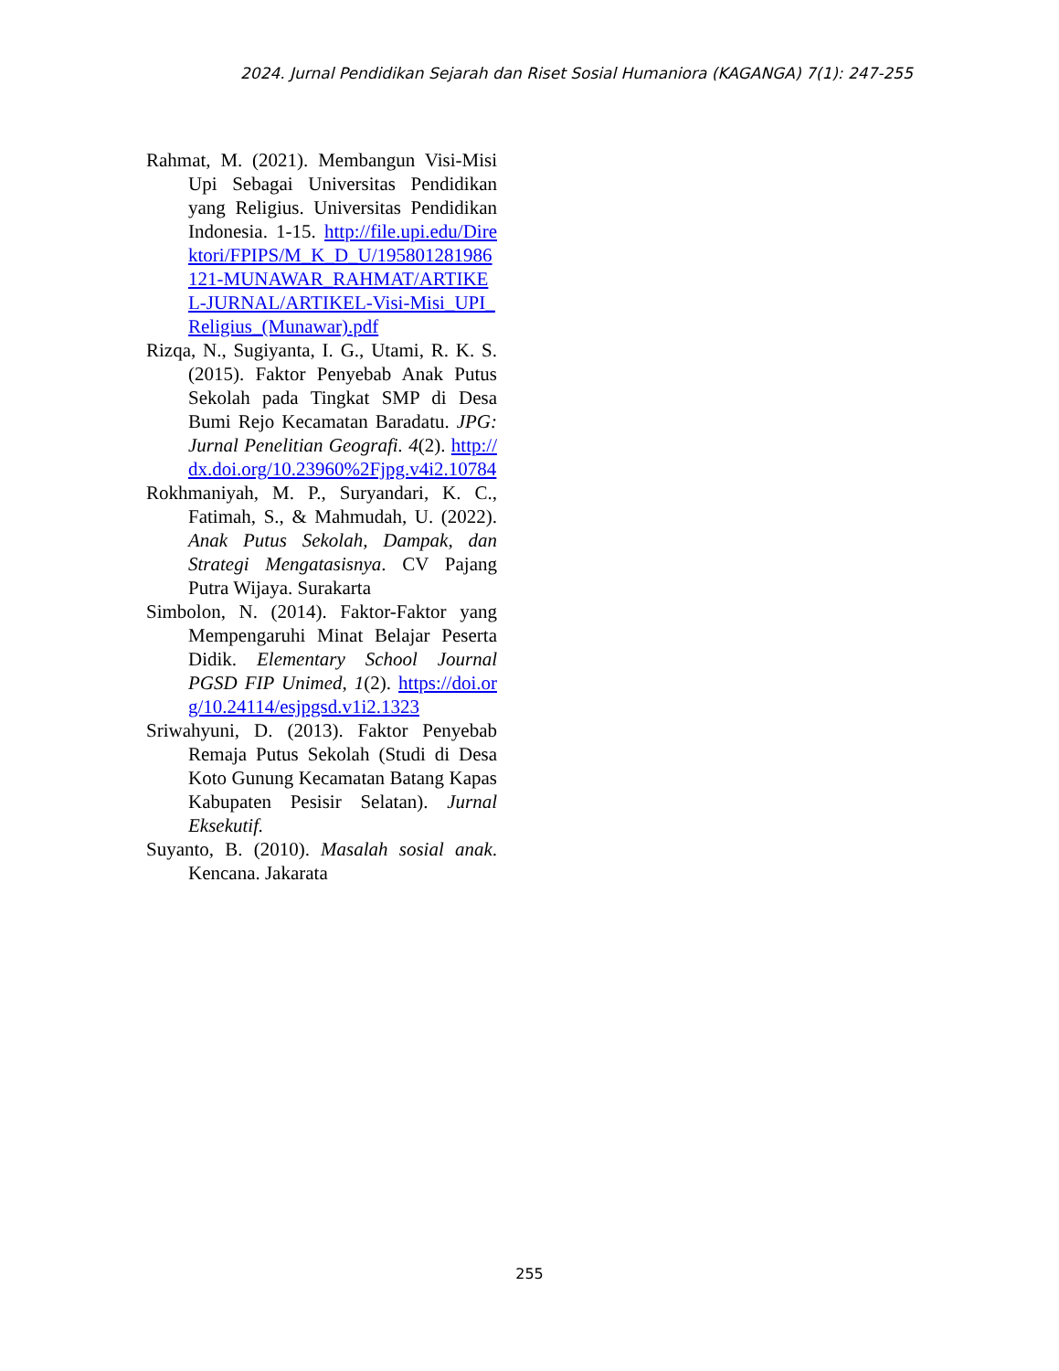2024. Jurnal Pendidikan Sejarah dan Riset Sosial Humaniora (KAGANGA) 7(1): 247-255
Rahmat, M. (2021). Membangun Visi-Misi Upi Sebagai Universitas Pendidikan yang Religius. Universitas Pendidikan Indonesia. 1-15. http://file.upi.edu/Direktori/FPIPS/M_K_D_U/195801281986121-MUNAWAR_RAHMAT/ARTIKEL-JURNAL/ARTIKEL-Visi-Misi_UPI_Religius_(Munawar).pdf
Rizqa, N., Sugiyanta, I. G., Utami, R. K. S. (2015). Faktor Penyebab Anak Putus Sekolah pada Tingkat SMP di Desa Bumi Rejo Kecamatan Baradatu. JPG: Jurnal Penelitian Geografi. 4(2). http://dx.doi.org/10.23960%2Fjpg.v4i2.10784
Rokhmaniyah, M. P., Suryandari, K. C., Fatimah, S., & Mahmudah, U. (2022). Anak Putus Sekolah, Dampak, dan Strategi Mengatasisnya. CV Pajang Putra Wijaya. Surakarta
Simbolon, N. (2014). Faktor-Faktor yang Mempengaruhi Minat Belajar Peserta Didik. Elementary School Journal PGSD FIP Unimed, 1(2). https://doi.org/10.24114/esjpgsd.v1i2.1323
Sriwahyuni, D. (2013). Faktor Penyebab Remaja Putus Sekolah (Studi di Desa Koto Gunung Kecamatan Batang Kapas Kabupaten Pesisir Selatan). Jurnal Eksekutif.
Suyanto, B. (2010). Masalah sosial anak. Kencana. Jakarata
255